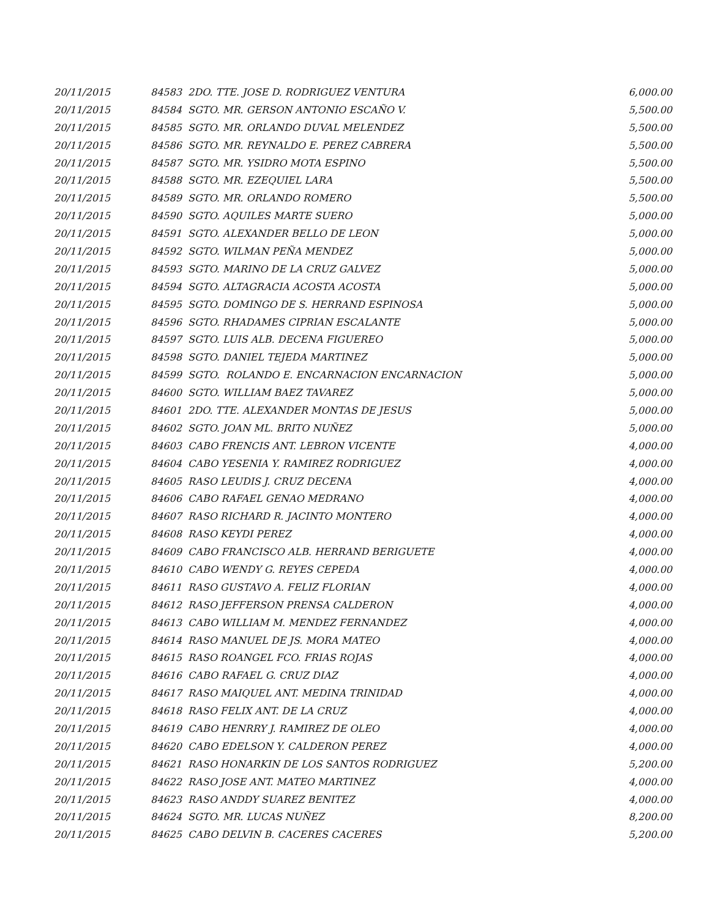| 20/11/2015 | 84583 2DO. TTE. JOSE D. RODRIGUEZ VENTURA | 6,000.00 |
| 20/11/2015 | 84584 SGTO. MR. GERSON ANTONIO ESCAÑO V. | 5,500.00 |
| 20/11/2015 | 84585 SGTO. MR. ORLANDO DUVAL MELENDEZ | 5,500.00 |
| 20/11/2015 | 84586 SGTO. MR. REYNALDO E. PEREZ CABRERA | 5,500.00 |
| 20/11/2015 | 84587 SGTO. MR. YSIDRO MOTA ESPINO | 5,500.00 |
| 20/11/2015 | 84588 SGTO. MR. EZEQUIEL LARA | 5,500.00 |
| 20/11/2015 | 84589 SGTO. MR. ORLANDO ROMERO | 5,500.00 |
| 20/11/2015 | 84590 SGTO. AQUILES MARTE SUERO | 5,000.00 |
| 20/11/2015 | 84591 SGTO. ALEXANDER BELLO DE LEON | 5,000.00 |
| 20/11/2015 | 84592 SGTO. WILMAN PEÑA MENDEZ | 5,000.00 |
| 20/11/2015 | 84593 SGTO. MARINO DE LA CRUZ GALVEZ | 5,000.00 |
| 20/11/2015 | 84594 SGTO. ALTAGRACIA ACOSTA ACOSTA | 5,000.00 |
| 20/11/2015 | 84595 SGTO. DOMINGO DE S. HERRAND ESPINOSA | 5,000.00 |
| 20/11/2015 | 84596 SGTO. RHADAMES CIPRIAN ESCALANTE | 5,000.00 |
| 20/11/2015 | 84597 SGTO. LUIS ALB. DECENA FIGUEREO | 5,000.00 |
| 20/11/2015 | 84598 SGTO. DANIEL TEJEDA MARTINEZ | 5,000.00 |
| 20/11/2015 | 84599 SGTO. ROLANDO E. ENCARNACION ENCARNACION | 5,000.00 |
| 20/11/2015 | 84600 SGTO. WILLIAM BAEZ TAVAREZ | 5,000.00 |
| 20/11/2015 | 84601 2DO. TTE. ALEXANDER MONTAS DE JESUS | 5,000.00 |
| 20/11/2015 | 84602 SGTO. JOAN ML. BRITO NUÑEZ | 5,000.00 |
| 20/11/2015 | 84603 CABO FRENCIS ANT. LEBRON VICENTE | 4,000.00 |
| 20/11/2015 | 84604 CABO YESENIA Y. RAMIREZ RODRIGUEZ | 4,000.00 |
| 20/11/2015 | 84605 RASO LEUDIS J. CRUZ DECENA | 4,000.00 |
| 20/11/2015 | 84606 CABO RAFAEL GENAO MEDRANO | 4,000.00 |
| 20/11/2015 | 84607 RASO RICHARD R. JACINTO MONTERO | 4,000.00 |
| 20/11/2015 | 84608 RASO KEYDI PEREZ | 4,000.00 |
| 20/11/2015 | 84609 CABO FRANCISCO ALB. HERRAND BERIGUETE | 4,000.00 |
| 20/11/2015 | 84610 CABO WENDY G. REYES CEPEDA | 4,000.00 |
| 20/11/2015 | 84611 RASO GUSTAVO A. FELIZ FLORIAN | 4,000.00 |
| 20/11/2015 | 84612 RASO JEFFERSON PRENSA CALDERON | 4,000.00 |
| 20/11/2015 | 84613 CABO WILLIAM M. MENDEZ FERNANDEZ | 4,000.00 |
| 20/11/2015 | 84614 RASO MANUEL DE JS. MORA MATEO | 4,000.00 |
| 20/11/2015 | 84615 RASO ROANGEL FCO. FRIAS ROJAS | 4,000.00 |
| 20/11/2015 | 84616 CABO RAFAEL G. CRUZ DIAZ | 4,000.00 |
| 20/11/2015 | 84617 RASO MAIQUEL ANT. MEDINA TRINIDAD | 4,000.00 |
| 20/11/2015 | 84618 RASO FELIX ANT. DE LA CRUZ | 4,000.00 |
| 20/11/2015 | 84619 CABO HENRRY J. RAMIREZ DE OLEO | 4,000.00 |
| 20/11/2015 | 84620 CABO EDELSON Y. CALDERON PEREZ | 4,000.00 |
| 20/11/2015 | 84621 RASO HONARKIN DE LOS SANTOS RODRIGUEZ | 5,200.00 |
| 20/11/2015 | 84622 RASO JOSE ANT. MATEO MARTINEZ | 4,000.00 |
| 20/11/2015 | 84623 RASO ANDDY SUAREZ BENITEZ | 4,000.00 |
| 20/11/2015 | 84624 SGTO. MR. LUCAS NUÑEZ | 8,200.00 |
| 20/11/2015 | 84625 CABO DELVIN B. CACERES CACERES | 5,200.00 |